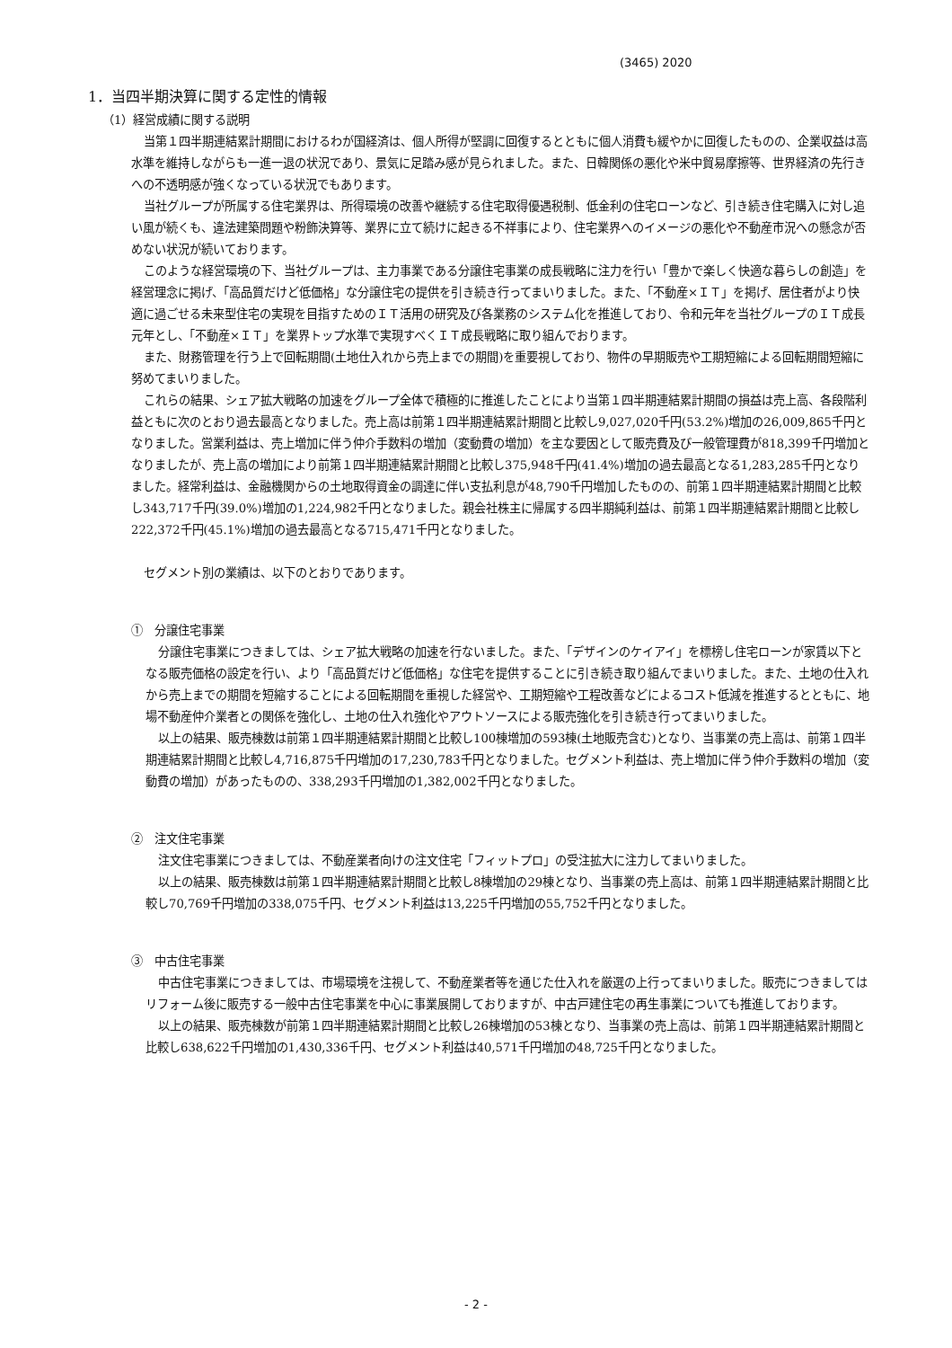(3465) 2020
1．当四半期決算に関する定性的情報
（1）経営成績に関する説明
当第１四半期連結累計期間におけるわが国経済は、個人所得が堅調に回復するとともに個人消費も緩やかに回復したものの、企業収益は高水準を維持しながらも一進一退の状況であり、景気に足踏み感が見られました。また、日韓関係の悪化や米中貿易摩擦等、世界経済の先行きへの不透明感が強くなっている状況でもあります。
当社グループが所属する住宅業界は、所得環境の改善や継続する住宅取得優遇税制、低金利の住宅ローンなど、引き続き住宅購入に対し追い風が続くも、違法建築問題や粉飾決算等、業界に立て続けに起きる不祥事により、住宅業界へのイメージの悪化や不動産市況への懸念が否めない状況が続いております。
このような経営環境の下、当社グループは、主力事業である分譲住宅事業の成長戦略に注力を行い「豊かで楽しく快適な暮らしの創造」を経営理念に掲げ、「高品質だけど低価格」な分譲住宅の提供を引き続き行ってまいりました。また、「不動産×ＩＴ」を掲げ、居住者がより快適に過ごせる未来型住宅の実現を目指すためのＩＴ活用の研究及び各業務のシステム化を推進しており、令和元年を当社グループのＩＴ成長元年とし、「不動産×ＩＴ」を業界トップ水準で実現すべくＩＴ成長戦略に取り組んでおります。
また、財務管理を行う上で回転期間(土地仕入れから売上までの期間)を重要視しており、物件の早期販売や工期短縮による回転期間短縮に努めてまいりました。
これらの結果、シェア拡大戦略の加速をグループ全体で積極的に推進したことにより当第１四半期連結累計期間の損益は売上高、各段階利益ともに次のとおり過去最高となりました。売上高は前第１四半期連結累計期間と比較し9,027,020千円(53.2%)増加の26,009,865千円となりました。営業利益は、売上増加に伴う仲介手数料の増加（変動費の増加）を主な要因として販売費及び一般管理費が818,399千円増加となりましたが、売上高の増加により前第１四半期連結累計期間と比較し375,948千円(41.4%)増加の過去最高となる1,283,285千円となりました。経常利益は、金融機関からの土地取得資金の調達に伴い支払利息が48,790千円増加したものの、前第１四半期連結累計期間と比較し343,717千円(39.0%)増加の1,224,982千円となりました。親会社株主に帰属する四半期純利益は、前第１四半期連結累計期間と比較し222,372千円(45.1%)増加の過去最高となる715,471千円となりました。
セグメント別の業績は、以下のとおりであります。
①　分譲住宅事業
分譲住宅事業につきましては、シェア拡大戦略の加速を行ないました。また、「デザインのケイアイ」を標榜し住宅ローンが家賃以下となる販売価格の設定を行い、より「高品質だけど低価格」な住宅を提供することに引き続き取り組んでまいりました。また、土地の仕入れから売上までの期間を短縮することによる回転期間を重視した経営や、工期短縮や工程改善などによるコスト低減を推進するとともに、地場不動産仲介業者との関係を強化し、土地の仕入れ強化やアウトソースによる販売強化を引き続き行ってまいりました。
以上の結果、販売棟数は前第１四半期連結累計期間と比較し100棟増加の593棟(土地販売含む)となり、当事業の売上高は、前第１四半期連結累計期間と比較し4,716,875千円増加の17,230,783千円となりました。セグメント利益は、売上増加に伴う仲介手数料の増加（変動費の増加）があったものの、338,293千円増加の1,382,002千円となりました。
②　注文住宅事業
注文住宅事業につきましては、不動産業者向けの注文住宅「フィットプロ」の受注拡大に注力してまいりました。
以上の結果、販売棟数は前第１四半期連結累計期間と比較し8棟増加の29棟となり、当事業の売上高は、前第１四半期連結累計期間と比較し70,769千円増加の338,075千円、セグメント利益は13,225千円増加の55,752千円となりました。
③　中古住宅事業
中古住宅事業につきましては、市場環境を注視して、不動産業者等を通じた仕入れを厳選の上行ってまいりました。販売につきましてはリフォーム後に販売する一般中古住宅事業を中心に事業展開しておりますが、中古戸建住宅の再生事業についても推進しております。
以上の結果、販売棟数が前第１四半期連結累計期間と比較し26棟増加の53棟となり、当事業の売上高は、前第１四半期連結累計期間と比較し638,622千円増加の1,430,336千円、セグメント利益は40,571千円増加の48,725千円となりました。
- 2 -